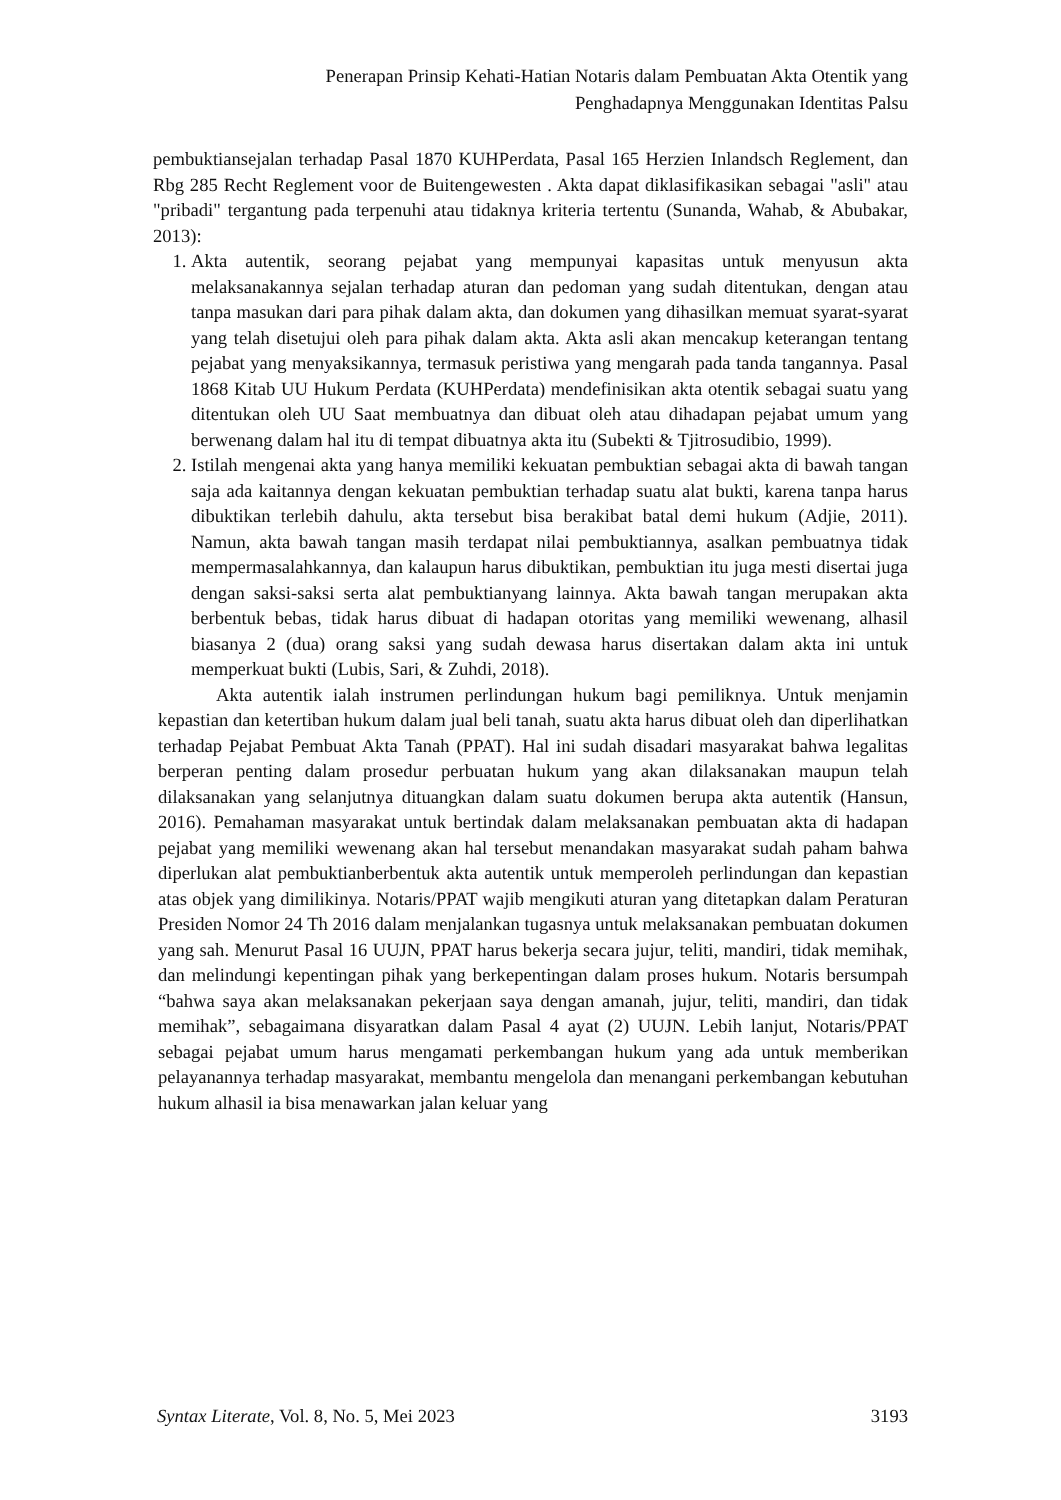Penerapan Prinsip Kehati-Hatian Notaris dalam Pembuatan Akta Otentik yang
Penghadapnya Menggunakan Identitas Palsu
pembuktiansejalan terhadap Pasal 1870 KUHPerdata, Pasal 165 Herzien Inlandsch Reglement, dan Rbg 285 Recht Reglement voor de Buitengewesten . Akta dapat diklasifikasikan sebagai "asli" atau "pribadi" tergantung pada terpenuhi atau tidaknya kriteria tertentu (Sunanda, Wahab, & Abubakar, 2013):
1. Akta autentik, seorang pejabat yang mempunyai kapasitas untuk menyusun akta melaksanakannya sejalan terhadap aturan dan pedoman yang sudah ditentukan, dengan atau tanpa masukan dari para pihak dalam akta, dan dokumen yang dihasilkan memuat syarat-syarat yang telah disetujui oleh para pihak dalam akta. Akta asli akan mencakup keterangan tentang pejabat yang menyaksikannya, termasuk peristiwa yang mengarah pada tanda tangannya. Pasal 1868 Kitab UU Hukum Perdata (KUHPerdata) mendefinisikan akta otentik sebagai suatu yang ditentukan oleh UU Saat membuatnya dan dibuat oleh atau dihadapan pejabat umum yang berwenang dalam hal itu di tempat dibuatnya akta itu (Subekti & Tjitrosudibio, 1999).
2. Istilah mengenai akta yang hanya memiliki kekuatan pembuktian sebagai akta di bawah tangan saja ada kaitannya dengan kekuatan pembuktian terhadap suatu alat bukti, karena tanpa harus dibuktikan terlebih dahulu, akta tersebut bisa berakibat batal demi hukum (Adjie, 2011). Namun, akta bawah tangan masih terdapat nilai pembuktiannya, asalkan pembuatnya tidak mempermasalahkannya, dan kalaupun harus dibuktikan, pembuktian itu juga mesti disertai juga dengan saksi-saksi serta alat pembuktianyang lainnya. Akta bawah tangan merupakan akta berbentuk bebas, tidak harus dibuat di hadapan otoritas yang memiliki wewenang, alhasil biasanya 2 (dua) orang saksi yang sudah dewasa harus disertakan dalam akta ini untuk memperkuat bukti (Lubis, Sari, & Zuhdi, 2018).
Akta autentik ialah instrumen perlindungan hukum bagi pemiliknya. Untuk menjamin kepastian dan ketertiban hukum dalam jual beli tanah, suatu akta harus dibuat oleh dan diperlihatkan terhadap Pejabat Pembuat Akta Tanah (PPAT). Hal ini sudah disadari masyarakat bahwa legalitas berperan penting dalam prosedur perbuatan hukum yang akan dilaksanakan maupun telah dilaksanakan yang selanjutnya dituangkan dalam suatu dokumen berupa akta autentik (Hansun, 2016). Pemahaman masyarakat untuk bertindak dalam melaksanakan pembuatan akta di hadapan pejabat yang memiliki wewenang akan hal tersebut menandakan masyarakat sudah paham bahwa diperlukan alat pembuktianberbentuk akta autentik untuk memperoleh perlindungan dan kepastian atas objek yang dimilikinya. Notaris/PPAT wajib mengikuti aturan yang ditetapkan dalam Peraturan Presiden Nomor 24 Th 2016 dalam menjalankan tugasnya untuk melaksanakan pembuatan dokumen yang sah. Menurut Pasal 16 UUJN, PPAT harus bekerja secara jujur, teliti, mandiri, tidak memihak, dan melindungi kepentingan pihak yang berkepentingan dalam proses hukum. Notaris bersumpah “bahwa saya akan melaksanakan pekerjaan saya dengan amanah, jujur, teliti, mandiri, dan tidak memihak”, sebagaimana disyaratkan dalam Pasal 4 ayat (2) UUJN. Lebih lanjut, Notaris/PPAT sebagai pejabat umum harus mengamati perkembangan hukum yang ada untuk memberikan pelayanannya terhadap masyarakat, membantu mengelola dan menangani perkembangan kebutuhan hukum alhasil ia bisa menawarkan jalan keluar yang
Syntax Literate, Vol. 8, No. 5, Mei 2023 3193